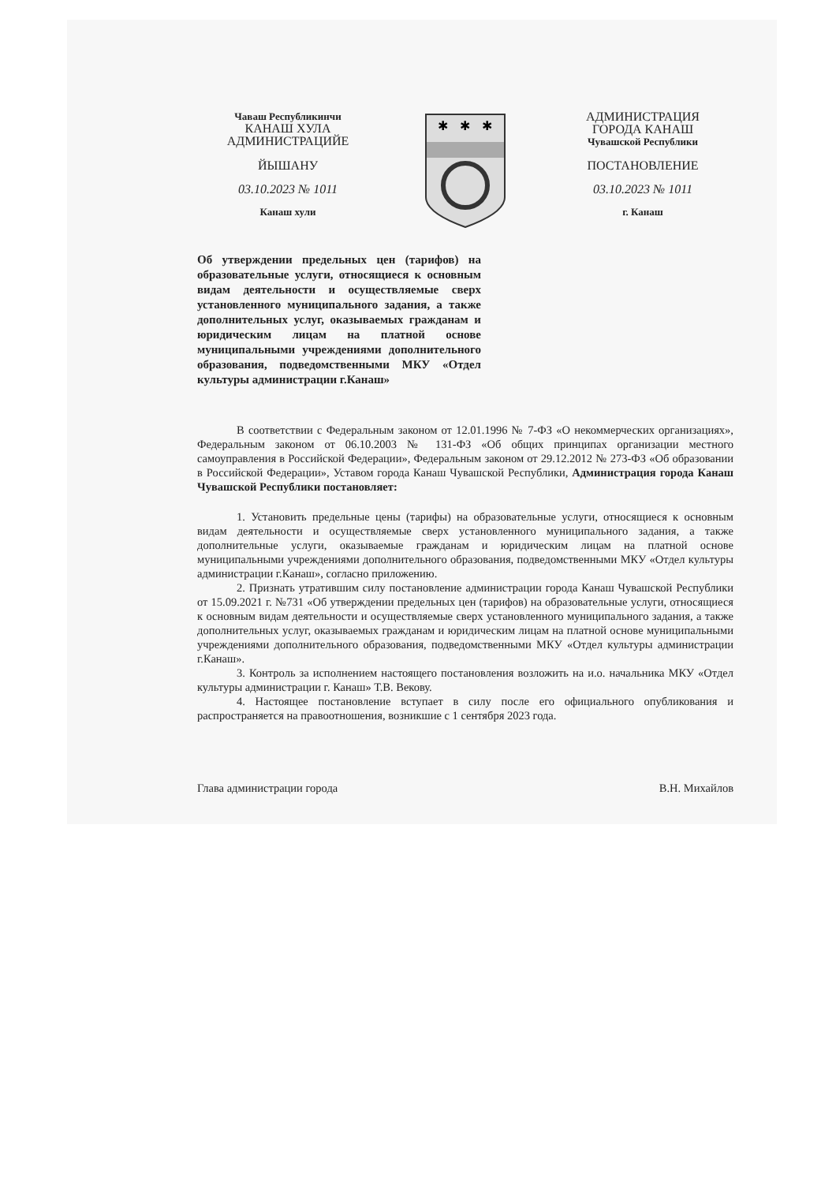Чаваш Республикинчи
КАНАШ ХУЛА
АДМИНИСТРАЦИЙЕ
ЙЫШАНУ
03.10.2023 № 1011
Канаш хули
✱
✱
✱
АДМИНИСТРАЦИЯ
ГОРОДА КАНАШ
Чувашской Республики
ПОСТАНОВЛЕНИЕ
03.10.2023 № 1011
г. Канаш
Об утверждении предельных цен (тарифов) на образовательные услуги, относящиеся к основным видам деятельности и осуществляемые сверх установленного муниципального задания, а также дополнительных услуг, оказываемых гражданам и юридическим лицам на платной основе муниципальными учреждениями дополнительного образования, подведомственными МКУ «Отдел культуры администрации г.Канаш»
В соответствии с Федеральным законом от 12.01.1996 № 7-ФЗ «О некоммерческих организациях», Федеральным законом от 06.10.2003 № 131-ФЗ «Об общих принципах организации местного самоуправления в Российской Федерации», Федеральным законом от 29.12.2012 № 273-ФЗ «Об образовании в Российской Федерации», Уставом города Канаш Чувашской Республики, Администрация города Канаш Чувашской Республики постановляет:
1. Установить предельные цены (тарифы) на образовательные услуги, относящиеся к основным видам деятельности и осуществляемые сверх установленного муниципального задания, а также дополнительные услуги, оказываемые гражданам и юридическим лицам на платной основе муниципальными учреждениями дополнительного образования, подведомственными МКУ «Отдел культуры администрации г.Канаш», согласно приложению.
2. Признать утратившим силу постановление администрации города Канаш Чувашской Республики от 15.09.2021 г. №731 «Об утверждении предельных цен (тарифов) на образовательные услуги, относящиеся к основным видам деятельности и осуществляемые сверх установленного муниципального задания, а также дополнительных услуг, оказываемых гражданам и юридическим лицам на платной основе муниципальными учреждениями дополнительного образования, подведомственными МКУ «Отдел культуры администрации г.Канаш».
3. Контроль за исполнением настоящего постановления возложить на и.о. начальника МКУ «Отдел культуры администрации г. Канаш» Т.В. Векову.
4. Настоящее постановление вступает в силу после его официального опубликования и распространяется на правоотношения, возникшие с 1 сентября 2023 года.
Глава администрации города В.Н. Михайлов